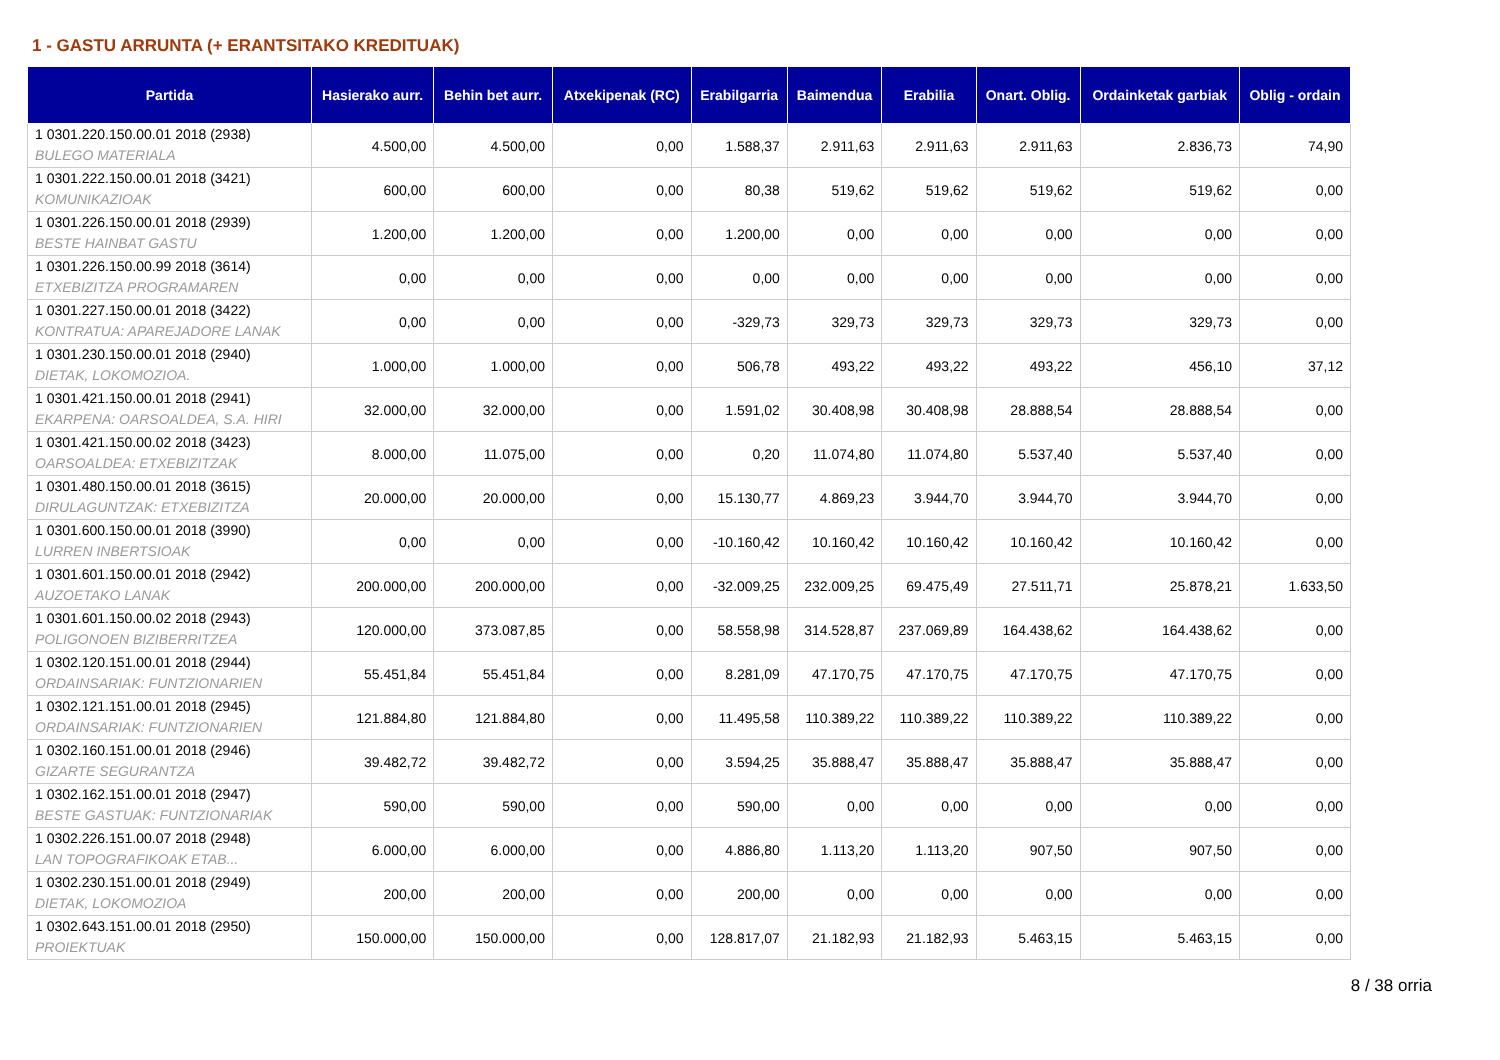1 - GASTU ARRUNTA (+ ERANTSITAKO KREDITUAK)
| Partida | Hasierako aurr. | Behin bet aurr. | Atxekipenak (RC) | Erabilgarria | Baimendua | Erabilia | Onart. Oblig. | Ordainketak garbiak | Oblig - ordain |
| --- | --- | --- | --- | --- | --- | --- | --- | --- | --- |
| 1 0301.220.150.00.01 2018 (2938) BULEGO MATERIALA | 4.500,00 | 4.500,00 | 0,00 | 1.588,37 | 2.911,63 | 2.911,63 | 2.911,63 | 2.836,73 | 74,90 |
| 1 0301.222.150.00.01 2018 (3421) KOMUNIKAZIOAK | 600,00 | 600,00 | 0,00 | 80,38 | 519,62 | 519,62 | 519,62 | 519,62 | 0,00 |
| 1 0301.226.150.00.01 2018 (2939) BESTE HAINBAT GASTU | 1.200,00 | 1.200,00 | 0,00 | 1.200,00 | 0,00 | 0,00 | 0,00 | 0,00 | 0,00 |
| 1 0301.226.150.00.99 2018 (3614) ETXEBIZITZA PROGRAMAREN | 0,00 | 0,00 | 0,00 | 0,00 | 0,00 | 0,00 | 0,00 | 0,00 | 0,00 |
| 1 0301.227.150.00.01 2018 (3422) KONTRATUA: APAREJADORE LANAK | 0,00 | 0,00 | 0,00 | -329,73 | 329,73 | 329,73 | 329,73 | 329,73 | 0,00 |
| 1 0301.230.150.00.01 2018 (2940) DIETAK, LOKOMOZIOA. | 1.000,00 | 1.000,00 | 0,00 | 506,78 | 493,22 | 493,22 | 493,22 | 456,10 | 37,12 |
| 1 0301.421.150.00.01 2018 (2941) EKARPENA: OARSOALDEA, S.A. HIRI | 32.000,00 | 32.000,00 | 0,00 | 1.591,02 | 30.408,98 | 30.408,98 | 28.888,54 | 28.888,54 | 0,00 |
| 1 0301.421.150.00.02 2018 (3423) OARSOALDEA: ETXEBIZITZAK | 8.000,00 | 11.075,00 | 0,00 | 0,20 | 11.074,80 | 11.074,80 | 5.537,40 | 5.537,40 | 0,00 |
| 1 0301.480.150.00.01 2018 (3615) DIRULAGUNTZAK: ETXEBIZITZA | 20.000,00 | 20.000,00 | 0,00 | 15.130,77 | 4.869,23 | 3.944,70 | 3.944,70 | 3.944,70 | 0,00 |
| 1 0301.600.150.00.01 2018 (3990) LURREN INBERTSIOAK | 0,00 | 0,00 | 0,00 | -10.160,42 | 10.160,42 | 10.160,42 | 10.160,42 | 10.160,42 | 0,00 |
| 1 0301.601.150.00.01 2018 (2942) AUZOETAKO LANAK | 200.000,00 | 200.000,00 | 0,00 | -32.009,25 | 232.009,25 | 69.475,49 | 27.511,71 | 25.878,21 | 1.633,50 |
| 1 0301.601.150.00.02 2018 (2943) POLIGONOEN BIZIBERRITZEA | 120.000,00 | 373.087,85 | 0,00 | 58.558,98 | 314.528,87 | 237.069,89 | 164.438,62 | 164.438,62 | 0,00 |
| 1 0302.120.151.00.01 2018 (2944) ORDAINSARIAK: FUNTZIONARIEN | 55.451,84 | 55.451,84 | 0,00 | 8.281,09 | 47.170,75 | 47.170,75 | 47.170,75 | 47.170,75 | 0,00 |
| 1 0302.121.151.00.01 2018 (2945) ORDAINSARIAK: FUNTZIONARIEN | 121.884,80 | 121.884,80 | 0,00 | 11.495,58 | 110.389,22 | 110.389,22 | 110.389,22 | 110.389,22 | 0,00 |
| 1 0302.160.151.00.01 2018 (2946) GIZARTE SEGURANTZA | 39.482,72 | 39.482,72 | 0,00 | 3.594,25 | 35.888,47 | 35.888,47 | 35.888,47 | 35.888,47 | 0,00 |
| 1 0302.162.151.00.01 2018 (2947) BESTE GASTUAK: FUNTZIONARIAK | 590,00 | 590,00 | 0,00 | 590,00 | 0,00 | 0,00 | 0,00 | 0,00 | 0,00 |
| 1 0302.226.151.00.07 2018 (2948) LAN TOPOGRAFIKOAK ETAB... | 6.000,00 | 6.000,00 | 0,00 | 4.886,80 | 1.113,20 | 1.113,20 | 907,50 | 907,50 | 0,00 |
| 1 0302.230.151.00.01 2018 (2949) DIETAK, LOKOMOZIOA | 200,00 | 200,00 | 0,00 | 200,00 | 0,00 | 0,00 | 0,00 | 0,00 | 0,00 |
| 1 0302.643.151.00.01 2018 (2950) PROIEKTUAK | 150.000,00 | 150.000,00 | 0,00 | 128.817,07 | 21.182,93 | 21.182,93 | 5.463,15 | 5.463,15 | 0,00 |
8 / 38 orria